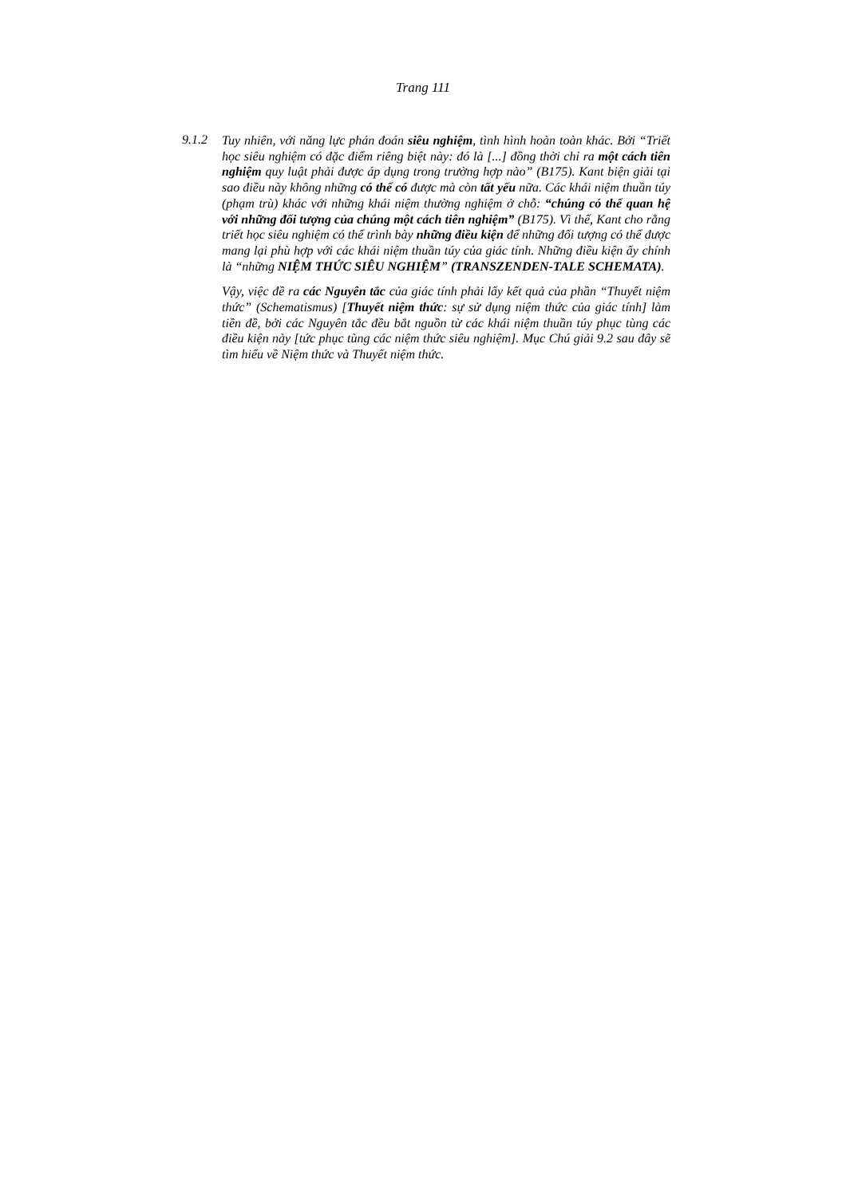Trang 111
9.1.2
Tuy nhiên, với năng lực phán đoán siêu nghiệm, tình hình hoàn toàn khác. Bởi “Triết học siêu nghiệm có đặc điểm riêng biệt này: đó là [...] đồng thời chỉ ra một cách tiên nghiệm quy luật phải được áp dụng trong trường hợp nào” (B175). Kant biện giải tại sao điều này không những có thể có được mà còn tất yếu nữa. Các khái niệm thuần túy (phạm trù) khác với những khái niệm thường nghiệm ở chỗ: “chúng có thể quan hệ với những đối tượng của chúng một cách tiên nghiệm” (B175). Vì thế, Kant cho rằng triết học siêu nghiệm có thể trình bày những điều kiện để những đối tượng có thể được mang lại phù hợp với các khái niệm thuần túy của giác tính. Những điều kiện ấy chính là “những NIỆM THỨC SIÊU NGHIỆM” (TRANSZENDEN-TALE SCHEMATA).
Vậy, việc đề ra các Nguyên tắc của giác tính phải lấy kết quả của phần “Thuyết niệm thức” (Schematismus) [Thuyết niệm thức: sự sử dụng niệm thức của giác tính] làm tiền đề, bởi các Nguyên tắc đều bắt nguồn từ các khái niệm thuần túy phục tùng các điều kiện này [tức phục tùng các niệm thức siêu nghiệm]. Mục Chú giải 9.2 sau đây sẽ tìm hiểu về Niệm thức và Thuyết niệm thức.